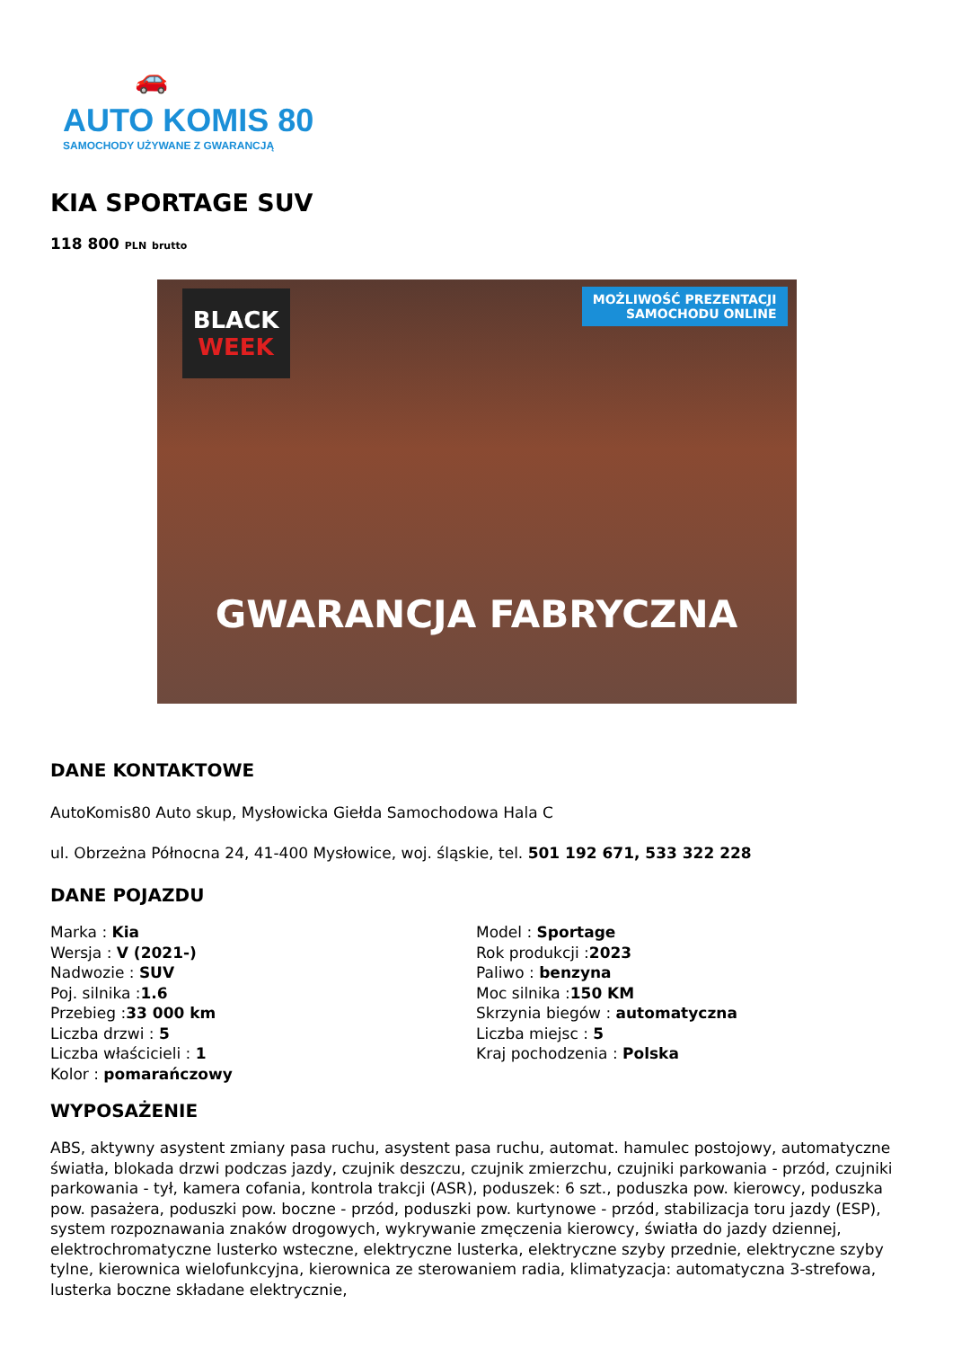🚗
AUTO KOMIS 80
SAMOCHODY UŻYWANE Z GWARANCJĄ
KIA SPORTAGE SUV
118 800 PLN brutto
BLACK
WEEK
MOŻLIWOŚĆ PREZENTACJI
SAMOCHODU ONLINE
GWARANCJA FABRYCZNA
DANE KONTAKTOWE
AutoKomis80 Auto skup, Mysłowicka Giełda Samochodowa Hala C
ul. Obrzeżna Północna 24, 41-400 Mysłowice, woj. śląskie, tel. 501 192 671, 533 322 228
DANE POJAZDU
Marka : Kia
Wersja : V (2021-)
Nadwozie : SUV
Poj. silnika :1.6
Przebieg :33 000 km
Liczba drzwi : 5
Liczba właścicieli : 1
Kolor : pomarańczowy
Model : Sportage
Rok produkcji :2023
Paliwo : benzyna
Moc silnika :150 KM
Skrzynia biegów : automatyczna
Liczba miejsc : 5
Kraj pochodzenia : Polska
WYPOSAŻENIE
ABS, aktywny asystent zmiany pasa ruchu, asystent pasa ruchu, automat. hamulec postojowy, automatyczne światła, blokada drzwi podczas jazdy, czujnik deszczu, czujnik zmierzchu, czujniki parkowania - przód, czujniki parkowania - tył, kamera cofania, kontrola trakcji (ASR), poduszek: 6 szt., poduszka pow. kierowcy, poduszka pow. pasażera, poduszki pow. boczne - przód, poduszki pow. kurtynowe - przód, stabilizacja toru jazdy (ESP), system rozpoznawania znaków drogowych, wykrywanie zmęczenia kierowcy, światła do jazdy dziennej, elektrochromatyczne lusterko wsteczne, elektryczne lusterka, elektryczne szyby przednie, elektryczne szyby tylne, kierownica wielofunkcyjna, kierownica ze sterowaniem radia, klimatyzacja: automatyczna 3-strefowa, lusterka boczne składane elektrycznie,